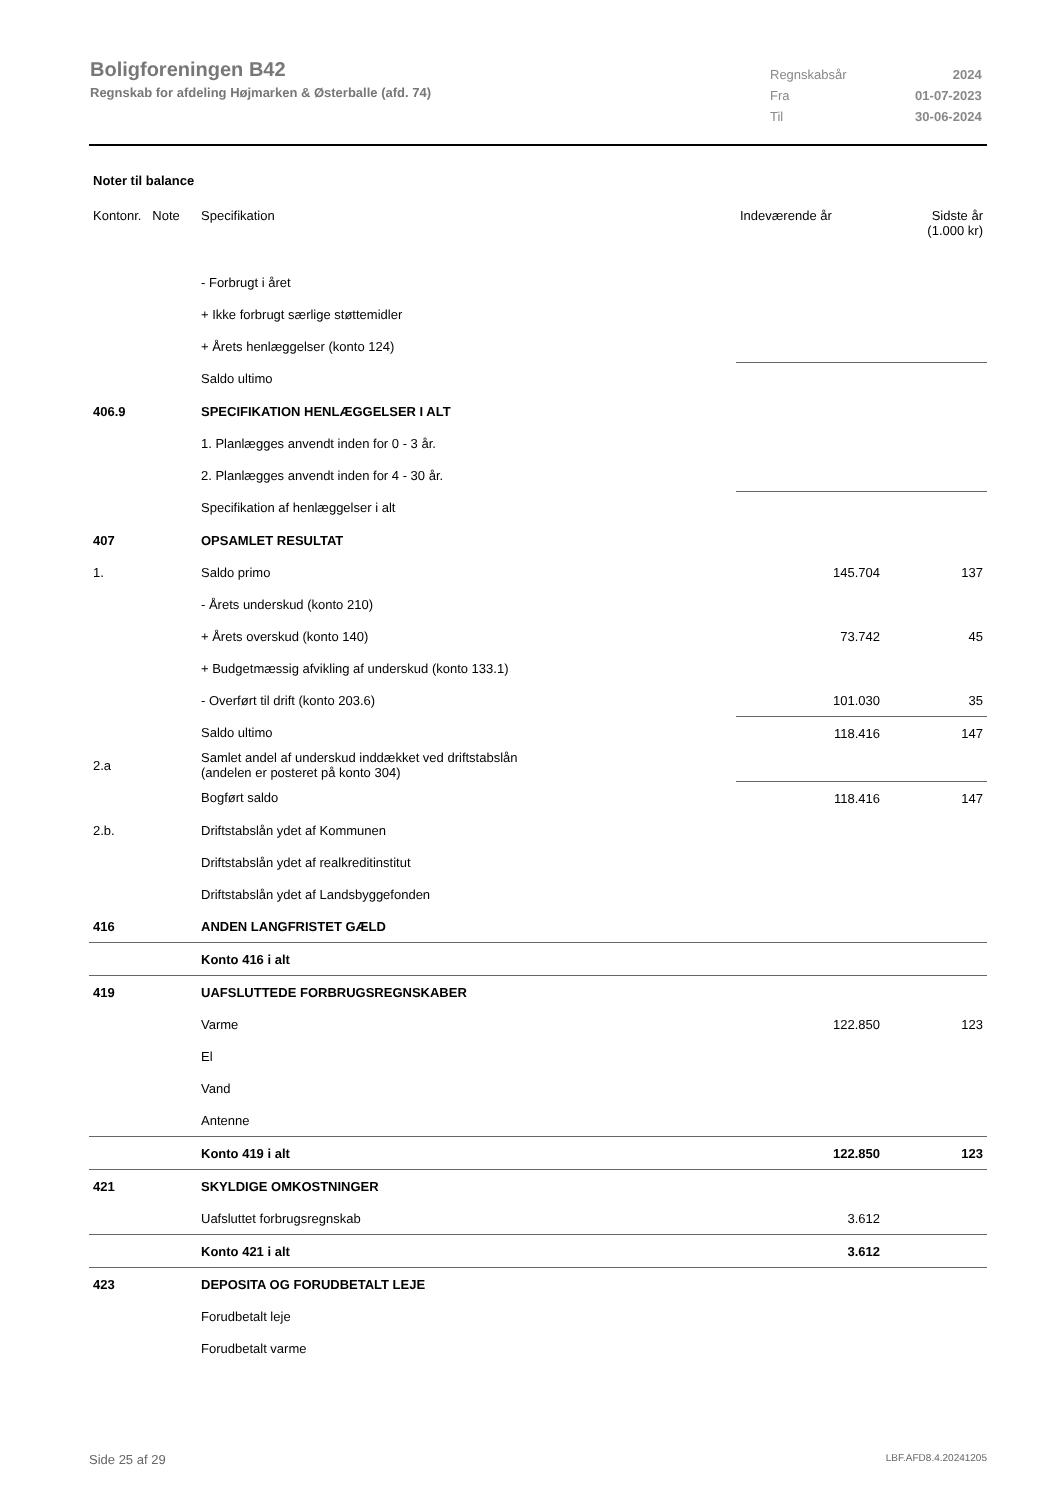Boligforeningen B42
Regnskab for afdeling Højmarken & Østerballe (afd. 74)
| Regnskabsår | 2024 |
| Fra | 01-07-2023 |
| Til | 30-06-2024 |
Noter til balance
| Kontonr. Note | Specifikation | Indeværende år | Sidste år (1.000 kr) |
| --- | --- | --- | --- |
| | - Forbrugt i året | | |
| | + Ikke forbrugt særlige støttemidler | | |
| | + Årets henlæggelser (konto 124) | | |
| | Saldo ultimo | | |
| 406.9 | SPECIFIKATION HENLÆGGELSER I ALT | | |
| | 1. Planlægges anvendt inden for 0 - 3 år. | | |
| | 2. Planlægges anvendt inden for 4 - 30 år. | | |
| | Specifikation af henlæggelser i alt | | |
| 407 | OPSAMLET RESULTAT | | |
| 1. | Saldo primo | 145.704 | 137 |
| | - Årets underskud (konto 210) | | |
| | + Årets overskud (konto 140) | 73.742 | 45 |
| | + Budgetmæssig afvikling af underskud (konto 133.1) | | |
| | - Overført til drift (konto 203.6) | 101.030 | 35 |
| | Saldo ultimo | 118.416 | 147 |
| 2.a | Samlet andel af underskud inddækket ved driftstabslån (andelen er posteret på konto 304) | | |
| | Bogført saldo | 118.416 | 147 |
| 2.b. | Driftstabslån ydet af Kommunen | | |
| | Driftstabslån ydet af realkreditinstitut | | |
| | Driftstabslån ydet af Landsbyggefonden | | |
| 416 | ANDEN LANGFRISTET GÆLD | | |
| | Konto 416 i alt | | |
| 419 | UAFSLUTTEDE FORBRUGSREGNSKABER | | |
| | Varme | 122.850 | 123 |
| | El | | |
| | Vand | | |
| | Antenne | | |
| | Konto 419 i alt | 122.850 | 123 |
| 421 | SKYLDIGE OMKOSTNINGER | | |
| | Uafsluttet forbrugsregnskab | 3.612 | |
| | Konto 421 i alt | 3.612 | |
| 423 | DEPOSITA OG FORUDBETALT LEJE | | |
| | Forudbetalt leje | | |
| | Forudbetalt varme | | |
Side 25 af 29 LBF.AFD8.4.20241205